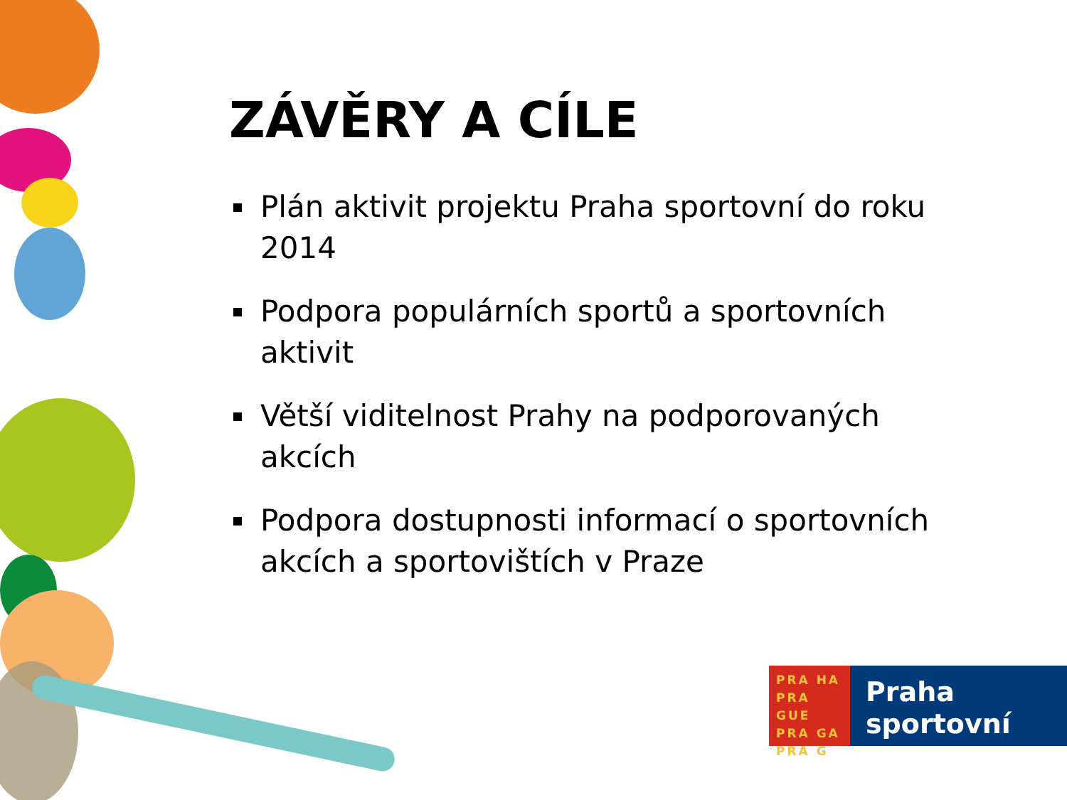ZÁVĚRY A CÍLE
Plán aktivit projektu Praha sportovní do roku 2014
Podpora populárních sportů a sportovních aktivit
Větší viditelnost Prahy na podporovaných akcích
Podpora dostupnosti informací o sportovních akcích a sportovištích v Praze
PRA HA
PRA GUE
PRA GA
PRA G
Praha
sportovní